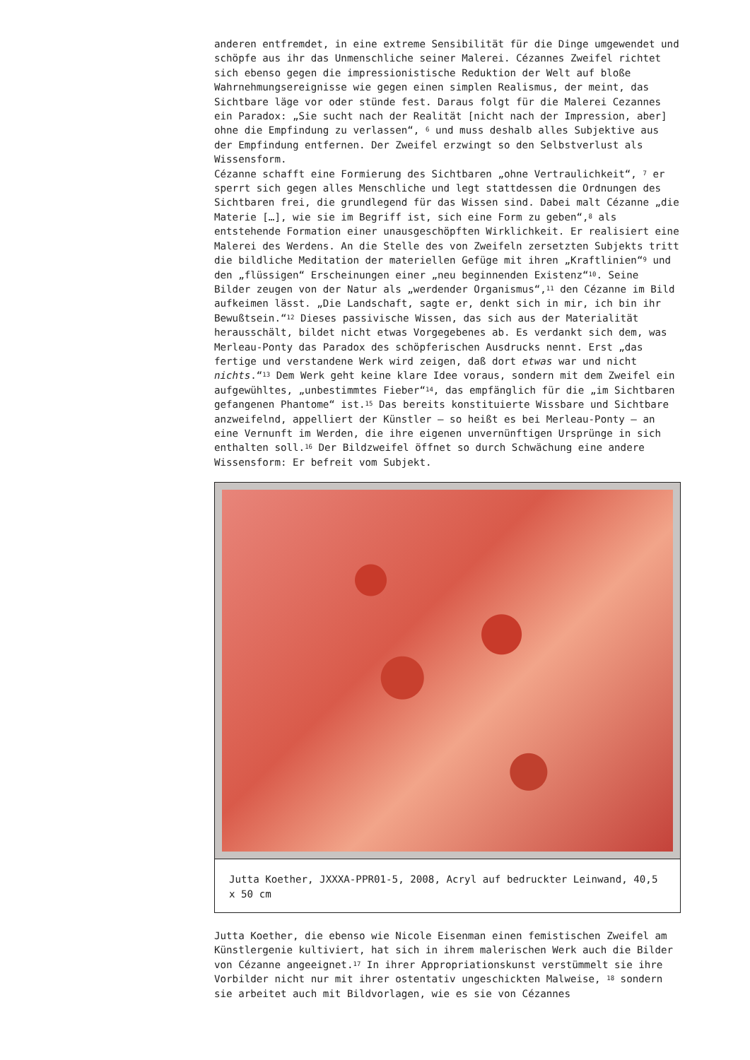anderen entfremdet, in eine extreme Sensibilität für die Dinge umgewendet und schöpfe aus ihr das Unmenschliche seiner Malerei. Cézannes Zweifel richtet sich ebenso gegen die impressionistische Reduktion der Welt auf bloße Wahrnehmungsereignisse wie gegen einen simplen Realismus, der meint, das Sichtbare läge vor oder stünde fest. Daraus folgt für die Malerei Cezannes ein Paradox: „Sie sucht nach der Realität [nicht nach der Impression, aber] ohne die Empfindung zu verlassen“, <sup>6</sup> und muss deshalb alles Subjektive aus der Empfindung entfernen. Der Zweifel erzwingt so den Selbstverlust als Wissensform.
Cézanne schafft eine Formierung des Sichtbaren „ohne Vertraulichkeit“, <sup>7</sup> er sperrt sich gegen alles Menschliche und legt stattdessen die Ordnungen des Sichtbaren frei, die grundlegend für das Wissen sind. Dabei malt Cézanne „die Materie […], wie sie im Begriff ist, sich eine Form zu geben“,<sup>8</sup> als entstehende Formation einer unausgeschöpften Wirklichkeit. Er realisiert eine Malerei des Werdens. An die Stelle des von Zweifeln zersetzten Subjekts tritt die bildliche Meditation der materiellen Gefüge mit ihren „Kraftlinien“<sup>9</sup> und den „flüssigen“ Erscheinungen einer „neu beginnenden Existenz“<sup>10</sup>. Seine Bilder zeugen von der Natur als „werdender Organismus“,<sup>11</sup> den Cézanne im Bild aufkeimen lässt. „Die Landschaft, sagte er, denkt sich in mir, ich bin ihr Bewußtsein.“<sup>12</sup> Dieses passivische Wissen, das sich aus der Materialität herausschält, bildet nicht etwas Vorgegebenes ab. Es verdankt sich dem, was Merleau-Ponty das Paradox des schöpferischen Ausdrucks nennt. Erst „das fertige und verstandene Werk wird zeigen, daß dort etwas war und nicht nichts.“<sup>13</sup> Dem Werk geht keine klare Idee voraus, sondern mit dem Zweifel ein aufgewühltes, „unbestimmtes Fieber“<sup>14</sup>, das empfänglich für die „im Sichtbaren gefangenen Phantome“ ist.<sup>15</sup> Das bereits konstituierte Wissbare und Sichtbare anzweifelnd, appelliert der Künstler – so heißt es bei Merleau-Ponty – an eine Vernunft im Werden, die ihre eigenen unvernünftigen Ursprünge in sich enthalten soll.<sup>16</sup> Der Bildzweifel öffnet so durch Schwächung eine andere Wissensform: Er befreit vom Subjekt.
Jutta Koether, JXXXA-PPR01-5, 2008, Acryl auf bedruckter Leinwand, 40,5 x 50 cm
Jutta Koether, die ebenso wie Nicole Eisenman einen femistischen Zweifel am Künstlergenie kultiviert, hat sich in ihrem malerischen Werk auch die Bilder von Cézanne angeeignet.<sup>17</sup> In ihrer Appropriationskunst verstümmelt sie ihre Vorbilder nicht nur mit ihrer ostentativ ungeschickten Malweise, <sup>18</sup> sondern sie arbeitet auch mit Bildvorlagen, wie es sie von Cézannes